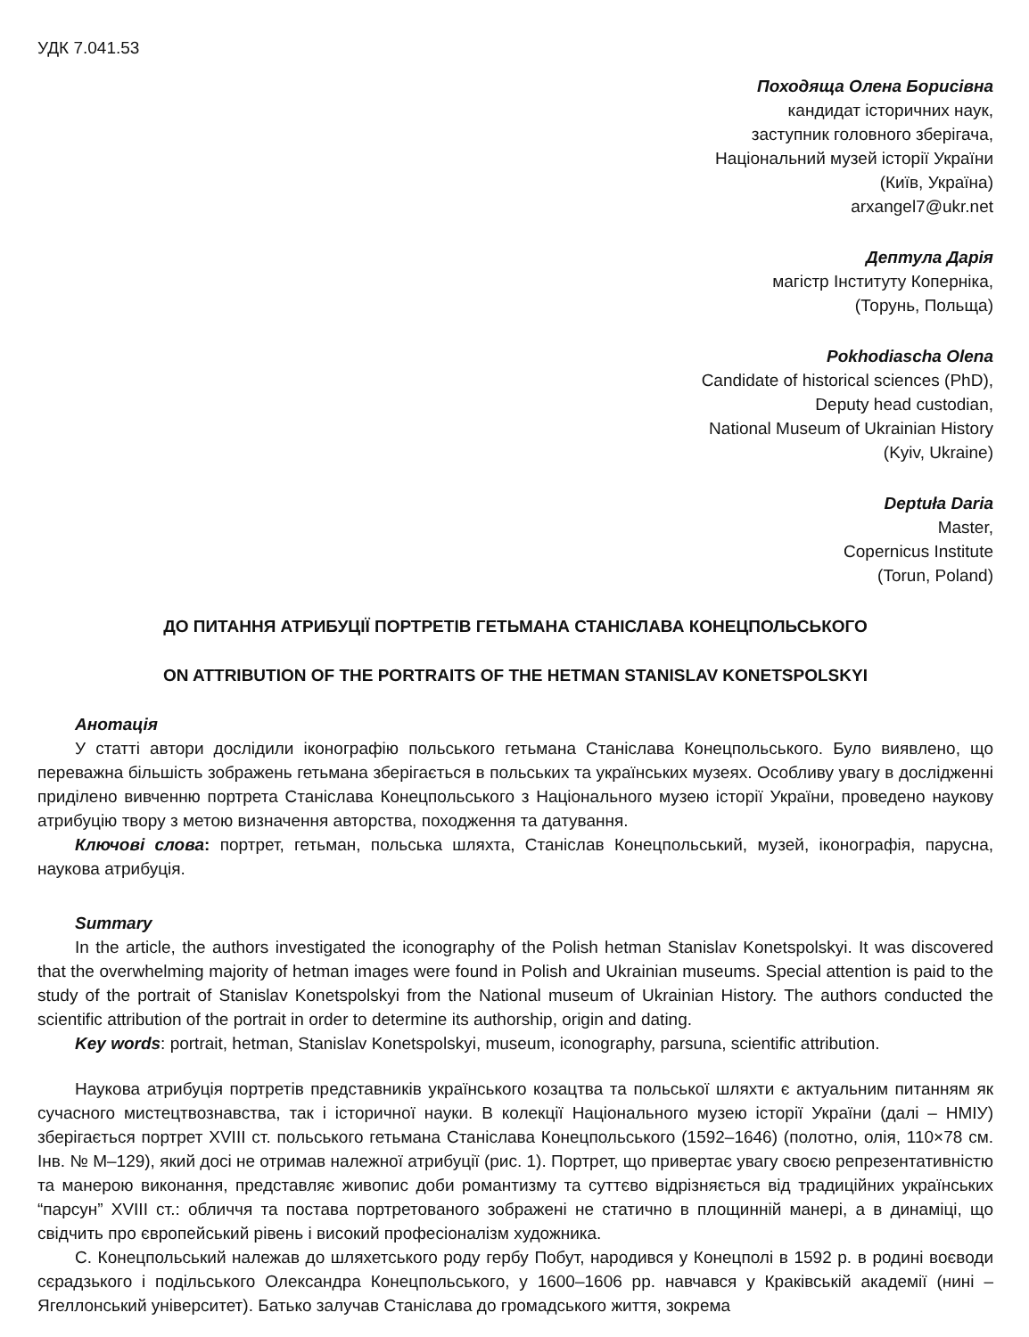УДК 7.041.53
Походяща Олена Борисівна
кандидат історичних наук,
заступник головного зберігача,
Національний музей історії України
(Київ, Україна)
arxangel7@ukr.net
Дептула Дарія
магістр Інституту Коперніка,
(Торунь, Польща)
Pokhodiascha Olena
Candidate of historical sciences (PhD),
Deputy head custodian,
National Museum of Ukrainian History
(Kyiv, Ukraine)
Deptuła Daria
Master,
Copernicus Institute
(Torun, Poland)
ДО ПИТАННЯ АТРИБУЦІЇ ПОРТРЕТІВ ГЕТЬМАНА СТАНІСЛАВА КОНЕЦПОЛЬСЬКОГО
ON ATTRIBUTION OF THE PORTRAITS OF THE HETMAN STANISLAV KONETSPOLSKYI
Анотація
У статті автори дослідили іконографію польського гетьмана Станіслава Конецпольського. Було виявлено, що переважна більшість зображень гетьмана зберігається в польських та українських музеях. Особливу увагу в дослідженні приділено вивченню портрета Станіслава Конецпольського з Національного музею історії України, проведено наукову атрибуцію твору з метою визначення авторства, походження та датування.
Ключові слова: портрет, гетьман, польська шляхта, Станіслав Конецпольський, музей, іконографія, парусна, наукова атрибуція.
Summary
In the article, the authors investigated the iconography of the Polish hetman Stanislav Konetspolskyi. It was discovered that the overwhelming majority of hetman images were found in Polish and Ukrainian museums. Special attention is paid to the study of the portrait of Stanislav Konetspolskyi from the National museum of Ukrainian History. The authors conducted the scientific attribution of the portrait in order to determine its authorship, origin and dating.
Key words: portrait, hetman, Stanislav Konetspolskyi, museum, iconography, parsuna, scientific attribution.
Наукова атрибуція портретів представників українського козацтва та польської шляхти є актуальним питанням як сучасного мистецтвознавства, так і історичної науки. В колекції Національного музею історії України (далі – НМІУ) зберігається портрет XVIII ст. польського гетьмана Станіслава Конецпольського (1592–1646) (полотно, олія, 110×78 см. Інв. № М–129), який досі не отримав належної атрибуції (рис. 1). Портрет, що привертає увагу своєю репрезентативністю та манерою виконання, представляє живопис доби романтизму та суттєво відрізняється від традиційних українських “парсун” XVIII ст.: обличчя та постава портретованого зображені не статично в площинній манері, а в динаміці, що свідчить про європейський рівень і високий професіоналізм художника.
С. Конецпольський належав до шляхетського роду гербу Побут, народився у Конецполі в 1592 р. в родині воєводи сєрадзького і подільського Олександра Конецпольського, у 1600–1606 рр. навчався у Краківській академії (нині – Ягеллонський університет). Батько залучав Станіслава до громадського життя, зокрема